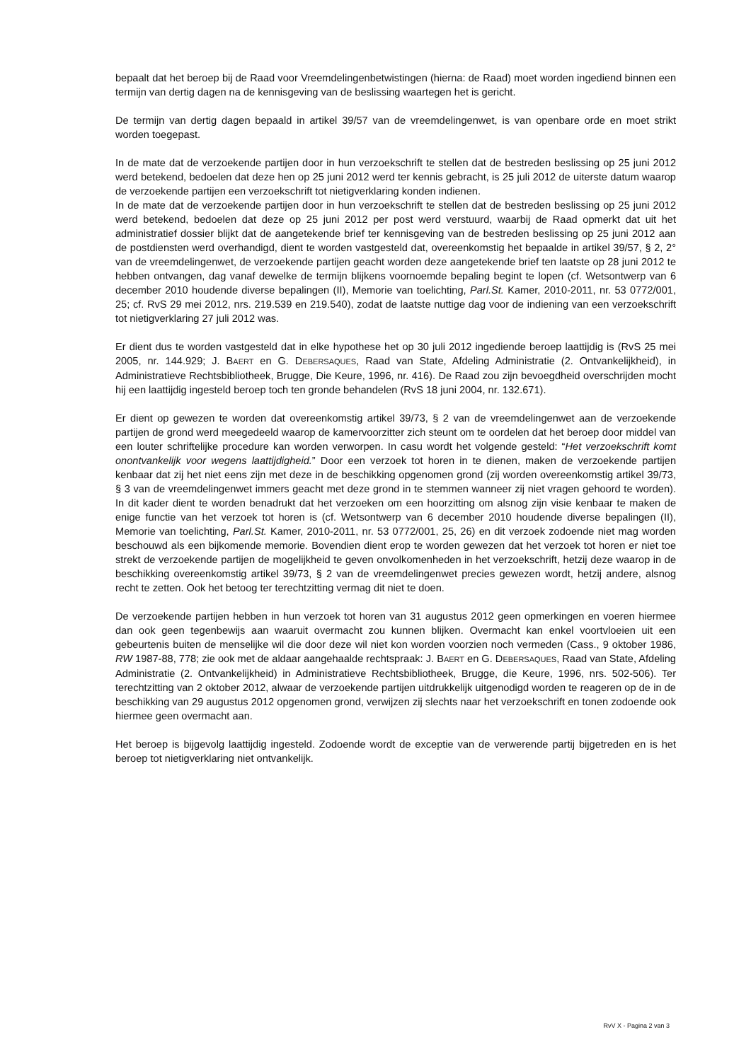bepaalt dat het beroep bij de Raad voor Vreemdelingenbetwistingen (hierna: de Raad) moet worden ingediend binnen een termijn van dertig dagen na de kennisgeving van de beslissing waartegen het is gericht.
De termijn van dertig dagen bepaald in artikel 39/57 van de vreemdelingenwet, is van openbare orde en moet strikt worden toegepast.
In de mate dat de verzoekende partijen door in hun verzoekschrift te stellen dat de bestreden beslissing op 25 juni 2012 werd betekend, bedoelen dat deze hen op 25 juni 2012 werd ter kennis gebracht, is 25 juli 2012 de uiterste datum waarop de verzoekende partijen een verzoekschrift tot nietigverklaring konden indienen.
In de mate dat de verzoekende partijen door in hun verzoekschrift te stellen dat de bestreden beslissing op 25 juni 2012 werd betekend, bedoelen dat deze op 25 juni 2012 per post werd verstuurd, waarbij de Raad opmerkt dat uit het administratief dossier blijkt dat de aangetekende brief ter kennisgeving van de bestreden beslissing op 25 juni 2012 aan de postdiensten werd overhandigd, dient te worden vastgesteld dat, overeenkomstig het bepaalde in artikel 39/57, § 2, 2° van de vreemdelingenwet, de verzoekende partijen geacht worden deze aangetekende brief ten laatste op 28 juni 2012 te hebben ontvangen, dag vanaf dewelke de termijn blijkens voornoemde bepaling begint te lopen (cf. Wetsontwerp van 6 december 2010 houdende diverse bepalingen (II), Memorie van toelichting, Parl.St. Kamer, 2010-2011, nr. 53 0772/001, 25; cf. RvS 29 mei 2012, nrs. 219.539 en 219.540), zodat de laatste nuttige dag voor de indiening van een verzoekschrift tot nietigverklaring 27 juli 2012 was.
Er dient dus te worden vastgesteld dat in elke hypothese het op 30 juli 2012 ingediende beroep laattijdig is (RvS 25 mei 2005, nr. 144.929; J. BAERT en G. DEBERSAQUES, Raad van State, Afdeling Administratie (2. Ontvankelijkheid), in Administratieve Rechtsbibliotheek, Brugge, Die Keure, 1996, nr. 416). De Raad zou zijn bevoegdheid overschrijden mocht hij een laattijdig ingesteld beroep toch ten gronde behandelen (RvS 18 juni 2004, nr. 132.671).
Er dient op gewezen te worden dat overeenkomstig artikel 39/73, § 2 van de vreemdelingenwet aan de verzoekende partijen de grond werd meegedeeld waarop de kamervoorzitter zich steunt om te oordelen dat het beroep door middel van een louter schriftelijke procedure kan worden verworpen. In casu wordt het volgende gesteld: “Het verzoekschrift komt onontvankelijk voor wegens laattijdigheid.” Door een verzoek tot horen in te dienen, maken de verzoekende partijen kenbaar dat zij het niet eens zijn met deze in de beschikking opgenomen grond (zij worden overeenkomstig artikel 39/73, § 3 van de vreemdelingenwet immers geacht met deze grond in te stemmen wanneer zij niet vragen gehoord te worden). In dit kader dient te worden benadrukt dat het verzoeken om een hoorzitting om alsnog zijn visie kenbaar te maken de enige functie van het verzoek tot horen is (cf. Wetsontwerp van 6 december 2010 houdende diverse bepalingen (II), Memorie van toelichting, Parl.St. Kamer, 2010-2011, nr. 53 0772/001, 25, 26) en dit verzoek zodoende niet mag worden beschouwd als een bijkomende memorie. Bovendien dient erop te worden gewezen dat het verzoek tot horen er niet toe strekt de verzoekende partijen de mogelijkheid te geven onvolkomenheden in het verzoekschrift, hetzij deze waarop in de beschikking overeenkomstig artikel 39/73, § 2 van de vreemdelingenwet precies gewezen wordt, hetzij andere, alsnog recht te zetten. Ook het betoog ter terechtzitting vermag dit niet te doen.
De verzoekende partijen hebben in hun verzoek tot horen van 31 augustus 2012 geen opmerkingen en voeren hiermee dan ook geen tegenbewijs aan waaruit overmacht zou kunnen blijken. Overmacht kan enkel voortvloeien uit een gebeurtenis buiten de menselijke wil die door deze wil niet kon worden voorzien noch vermeden (Cass., 9 oktober 1986, RW 1987-88, 778; zie ook met de aldaar aangehaalde rechtspraak: J. BAERT en G. DEBERSAQUES, Raad van State, Afdeling Administratie (2. Ontvankelijkheid) in Administratieve Rechtsbibliotheek, Brugge, die Keure, 1996, nrs. 502-506). Ter terechtzitting van 2 oktober 2012, alwaar de verzoekende partijen uitdrukkelijk uitgenodigd worden te reageren op de in de beschikking van 29 augustus 2012 opgenomen grond, verwijzen zij slechts naar het verzoekschrift en tonen zodoende ook hiermee geen overmacht aan.
Het beroep is bijgevolg laattijdig ingesteld. Zodoende wordt de exceptie van de verwerende partij bijgetreden en is het beroep tot nietigverklaring niet ontvankelijk.
RvV X - Pagina 2 van 3